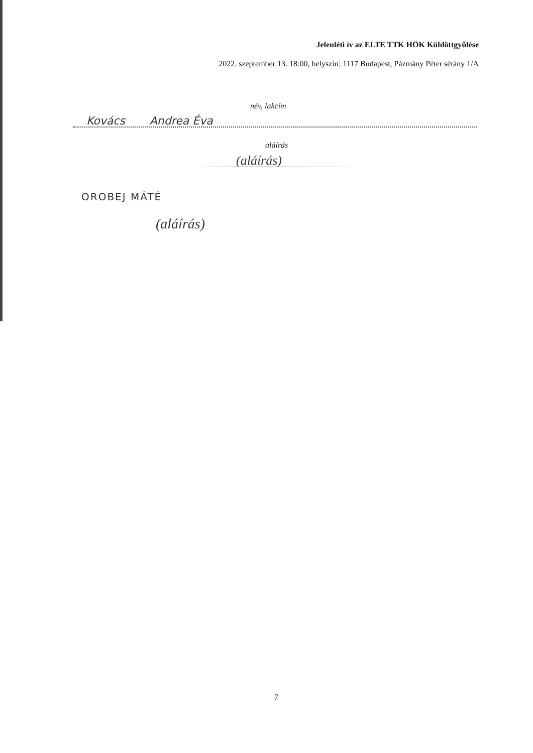Jelenléti ív az ELTE TTK HÖK Küldöttgyűlése
2022. szeptember 13. 18:00, helyszín: 1117 Budapest, Pázmány Péter sétány 1/A
név, lakcím
Kovács Andrea Éva
aláírás
(aláírás)
OROBEJ MÁTÉ
(aláírás)
7